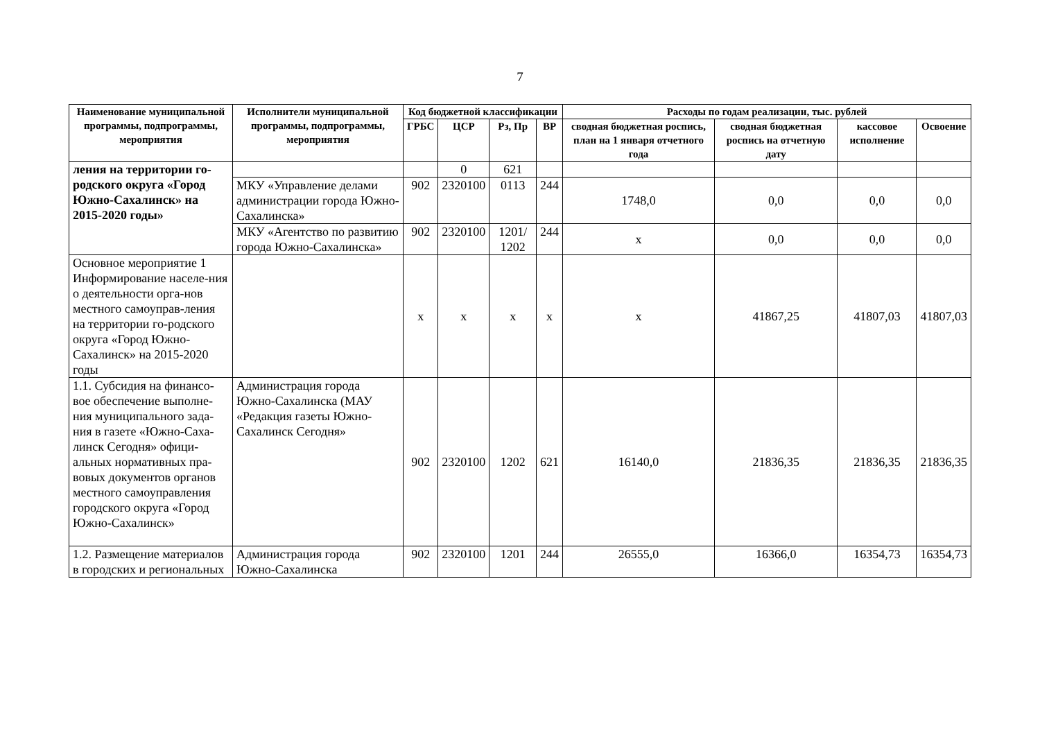7
| Наименование муниципальной программы, подпрограммы, мероприятия | Исполнители муниципальной программы, подпрограммы, мероприятия | Код бюджетной классификации | | | | Расходы по годам реализации, тыс. рублей | | | |
| --- | --- | --- | --- | --- | --- | --- | --- | --- | --- |
| | | ГРБС | ЦСР | Рз, Пр | ВР | сводная бюджетная роспись, план на 1 января отчетного года | сводная бюджетная роспись на отчетную дату | кассовое исполнение | Освоение |
| ления на территории го-родского округа «Город Южно-Сахалинск» на 2015-2020 годы» | | | 0 | 621 | | | | | |
| | МКУ «Управление делами администрации города Южно-Сахалинска» | 902 | 2320100 | 0113 | 244 | 1748,0 | 0,0 | 0,0 | 0,0 |
| | МКУ «Агентство по развитию города Южно-Сахалинска» | 902 | 2320100 | 1201/ 1202 | 244 | х | 0,0 | 0,0 | 0,0 |
| Основное мероприятие 1 Информирование населе-ния о деятельности орга-нов местного самоуправ-ления на территории го-родского округа «Город Южно-Сахалинск» на 2015-2020 годы | | х | х | х | х | х | 41867,25 | 41807,03 | 41807,03 |
| 1.1. Субсидия на финансо-вое обеспечение выполне-ния муниципального зада-ния в газете «Южно-Саха-линск Сегодня» офици-альных нормативных пра-вовых документов органов местного самоуправления городского округа «Город Южно-Сахалинск» | Администрация города Южно-Сахалинска (МАУ «Редакция газеты Южно-Сахалинск Сегодня» | 902 | 2320100 | 1202 | 621 | 16140,0 | 21836,35 | 21836,35 | 21836,35 |
| 1.2. Размещение материалов в городских и региональных | Администрация города Южно-Сахалинска | 902 | 2320100 | 1201 | 244 | 26555,0 | 16366,0 | 16354,73 | 16354,73 |